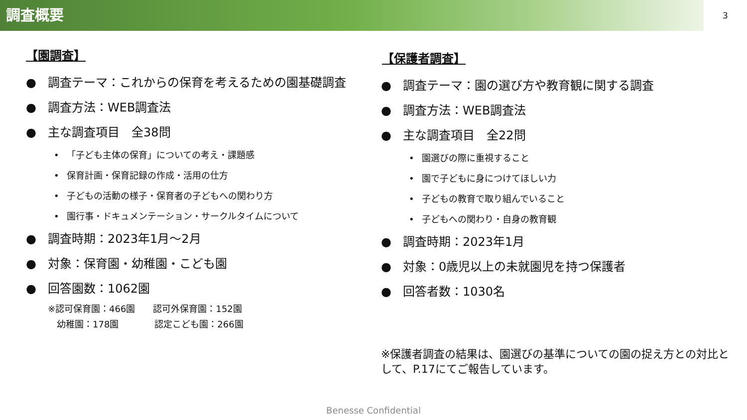調査概要
3
【園調査】
● 調査テーマ：これからの保育を考えるための園基礎調査
● 調査方法：WEB調査法
● 主な調査項目　全38問
• 「子ども主体の保育」についての考え・課題感
• 保育計画・保育記録の作成・活用の仕方
• 子どもの活動の様子・保育者の子どもへの関わり方
• 園行事・ドキュメンテーション・サークルタイムについて
● 調査時期：2023年1月～2月
● 対象：保育園・幼稚園・こども園
● 回答園数：1062園
※認可保育園：466園　　認可外保育園：152園
　幼稚園：178園　　　　認定こども園：266園
【保護者調査】
● 調査テーマ：園の選び方や教育観に関する調査
● 調査方法：WEB調査法
● 主な調査項目　全22問
• 園選びの際に重視すること
• 園で子どもに身につけてほしい力
• 子どもの教育で取り組んでいること
• 子どもへの関わり・自身の教育観
● 調査時期：2023年1月
● 対象：0歳児以上の未就園児を持つ保護者
● 回答者数：1030名
※保護者調査の結果は、園選びの基準についての園の捉え方との対比として、P.17にてご報告しています。
Benesse Confidential